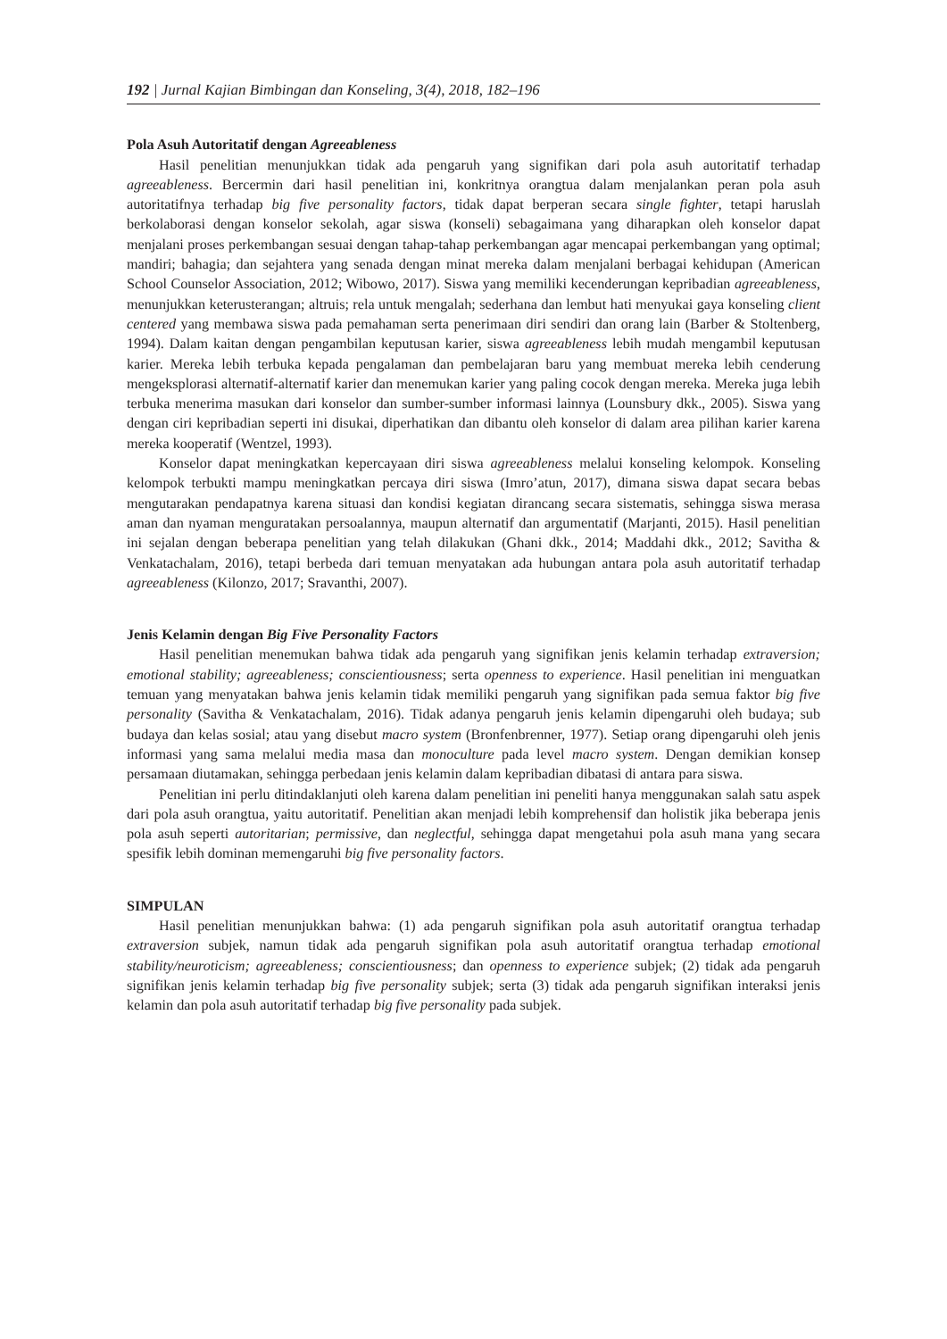192 | Jurnal Kajian Bimbingan dan Konseling, 3(4), 2018, 182–196
Pola Asuh Autoritatif dengan Agreeableness
Hasil penelitian menunjukkan tidak ada pengaruh yang signifikan dari pola asuh autoritatif terhadap agreeableness. Bercermin dari hasil penelitian ini, konkritnya orangtua dalam menjalankan peran pola asuh autoritatifnya terhadap big five personality factors, tidak dapat berperan secara single fighter, tetapi haruslah berkolaborasi dengan konselor sekolah, agar siswa (konseli) sebagaimana yang diharapkan oleh konselor dapat menjalani proses perkembangan sesuai dengan tahap-tahap perkembangan agar mencapai perkembangan yang optimal; mandiri; bahagia; dan sejahtera yang senada dengan minat mereka dalam menjalani berbagai kehidupan (American School Counselor Association, 2012; Wibowo, 2017). Siswa yang memiliki kecenderungan kepribadian agreeableness, menunjukkan keterusterangan; altruis; rela untuk mengalah; sederhana dan lembut hati menyukai gaya konseling client centered yang membawa siswa pada pemahaman serta penerimaan diri sendiri dan orang lain (Barber & Stoltenberg, 1994). Dalam kaitan dengan pengambilan keputusan karier, siswa agreeableness lebih mudah mengambil keputusan karier. Mereka lebih terbuka kepada pengalaman dan pembelajaran baru yang membuat mereka lebih cenderung mengeksplorasi alternatif-alternatif karier dan menemukan karier yang paling cocok dengan mereka. Mereka juga lebih terbuka menerima masukan dari konselor dan sumber-sumber informasi lainnya (Lounsbury dkk., 2005). Siswa yang dengan ciri kepribadian seperti ini disukai, diperhatikan dan dibantu oleh konselor di dalam area pilihan karier karena mereka kooperatif (Wentzel, 1993).
Konselor dapat meningkatkan kepercayaan diri siswa agreeableness melalui konseling kelompok. Konseling kelompok terbukti mampu meningkatkan percaya diri siswa (Imro’atun, 2017), dimana siswa dapat secara bebas mengutarakan pendapatnya karena situasi dan kondisi kegiatan dirancang secara sistematis, sehingga siswa merasa aman dan nyaman menguratakan persoalannya, maupun alternatif dan argumentatif (Marjanti, 2015). Hasil penelitian ini sejalan dengan beberapa penelitian yang telah dilakukan (Ghani dkk., 2014; Maddahi dkk., 2012; Savitha & Venkatachalam, 2016), tetapi berbeda dari temuan menyatakan ada hubungan antara pola asuh autoritatif terhadap agreeableness (Kilonzo, 2017; Sravanthi, 2007).
Jenis Kelamin dengan Big Five Personality Factors
Hasil penelitian menemukan bahwa tidak ada pengaruh yang signifikan jenis kelamin terhadap extraversion; emotional stability; agreeableness; conscientiousness; serta openness to experience. Hasil penelitian ini menguatkan temuan yang menyatakan bahwa jenis kelamin tidak memiliki pengaruh yang signifikan pada semua faktor big five personality (Savitha & Venkatachalam, 2016). Tidak adanya pengaruh jenis kelamin dipengaruhi oleh budaya; sub budaya dan kelas sosial; atau yang disebut macro system (Bronfenbrenner, 1977). Setiap orang dipengaruhi oleh jenis informasi yang sama melalui media masa dan monoculture pada level macro system. Dengan demikian konsep persamaan diutamakan, sehingga perbedaan jenis kelamin dalam kepribadian dibatasi di antara para siswa.
Penelitian ini perlu ditindaklanjuti oleh karena dalam penelitian ini peneliti hanya menggunakan salah satu aspek dari pola asuh orangtua, yaitu autoritatif. Penelitian akan menjadi lebih komprehensif dan holistik jika beberapa jenis pola asuh seperti autoritarian; permissive, dan neglectful, sehingga dapat mengetahui pola asuh mana yang secara spesifik lebih dominan memengaruhi big five personality factors.
SIMPULAN
Hasil penelitian menunjukkan bahwa: (1) ada pengaruh signifikan pola asuh autoritatif orangtua terhadap extraversion subjek, namun tidak ada pengaruh signifikan pola asuh autoritatif orangtua terhadap emotional stability/neuroticism; agreeableness; conscientiousness; dan openness to experience subjek; (2) tidak ada pengaruh signifikan jenis kelamin terhadap big five personality subjek; serta (3) tidak ada pengaruh signifikan interaksi jenis kelamin dan pola asuh autoritatif terhadap big five personality pada subjek.